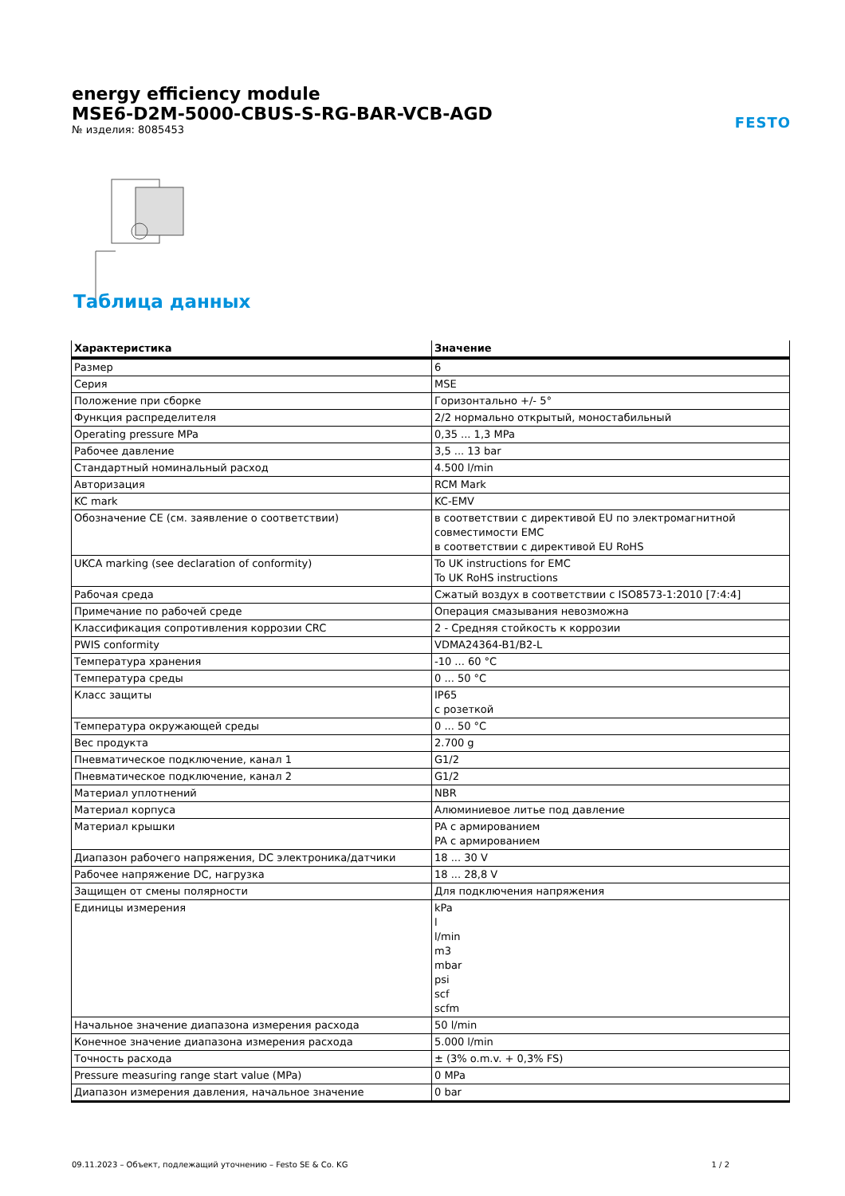energy efficiency module
MSE6-D2M-5000-CBUS-S-RG-BAR-VCB-AGD
№ изделия: 8085453
FESTO
Таблица данных
| Характеристика | Значение |
| --- | --- |
| Размер | 6 |
| Серия | MSE |
| Положение при сборке | Горизонтально +/- 5° |
| Функция распределителя | 2/2 нормально открытый, моностабильный |
| Operating pressure MPa | 0,35 ... 1,3 MPa |
| Рабочее давление | 3,5 ... 13 bar |
| Стандартный номинальный расход | 4.500 l/min |
| Авторизация | RCM Mark |
| KC mark | KC-EMV |
| Обозначение CE (см. заявление о соответствии) | в соответствии с директивой EU по электромагнитной совместимости EMC в соответствии с директивой EU RoHS |
| UKCA marking (see declaration of conformity) | To UK instructions for EMC To UK RoHS instructions |
| Рабочая среда | Сжатый воздух в соответствии с ISO8573-1:2010 [7:4:4] |
| Примечание по рабочей среде | Операция смазывания невозможна |
| Классификация сопротивления коррозии CRC | 2 - Средняя стойкость к коррозии |
| PWIS conformity | VDMA24364-B1/B2-L |
| Температура хранения | -10 ... 60 °C |
| Температура среды | 0 ... 50 °C |
| Класс защиты | IP65 с розеткой |
| Температура окружающей среды | 0 ... 50 °C |
| Вес продукта | 2.700 g |
| Пневматическое подключение, канал 1 | G1/2 |
| Пневматическое подключение, канал 2 | G1/2 |
| Материал уплотнений | NBR |
| Материал корпуса | Алюминиевое литье под давление |
| Материал крышки | PA с армированием PA с армированием |
| Диапазон рабочего напряжения, DC электроника/датчики | 18 ... 30 V |
| Рабочее напряжение DC, нагрузка | 18 ... 28,8 V |
| Защищен от смены полярности | Для подключения напряжения |
| Единицы измерения | kPa l l/min m3 mbar psi scf scfm |
| Начальное значение диапазона измерения расхода | 50 l/min |
| Конечное значение диапазона измерения расхода | 5.000 l/min |
| Точность расхода | ± (3% o.m.v. + 0,3% FS) |
| Pressure measuring range start value (MPa) | 0 MPa |
| Диапазон измерения давления, начальное значение | 0 bar |
09.11.2023 – Объект, подлежащий уточнению – Festo SE & Co. KG 1 / 2